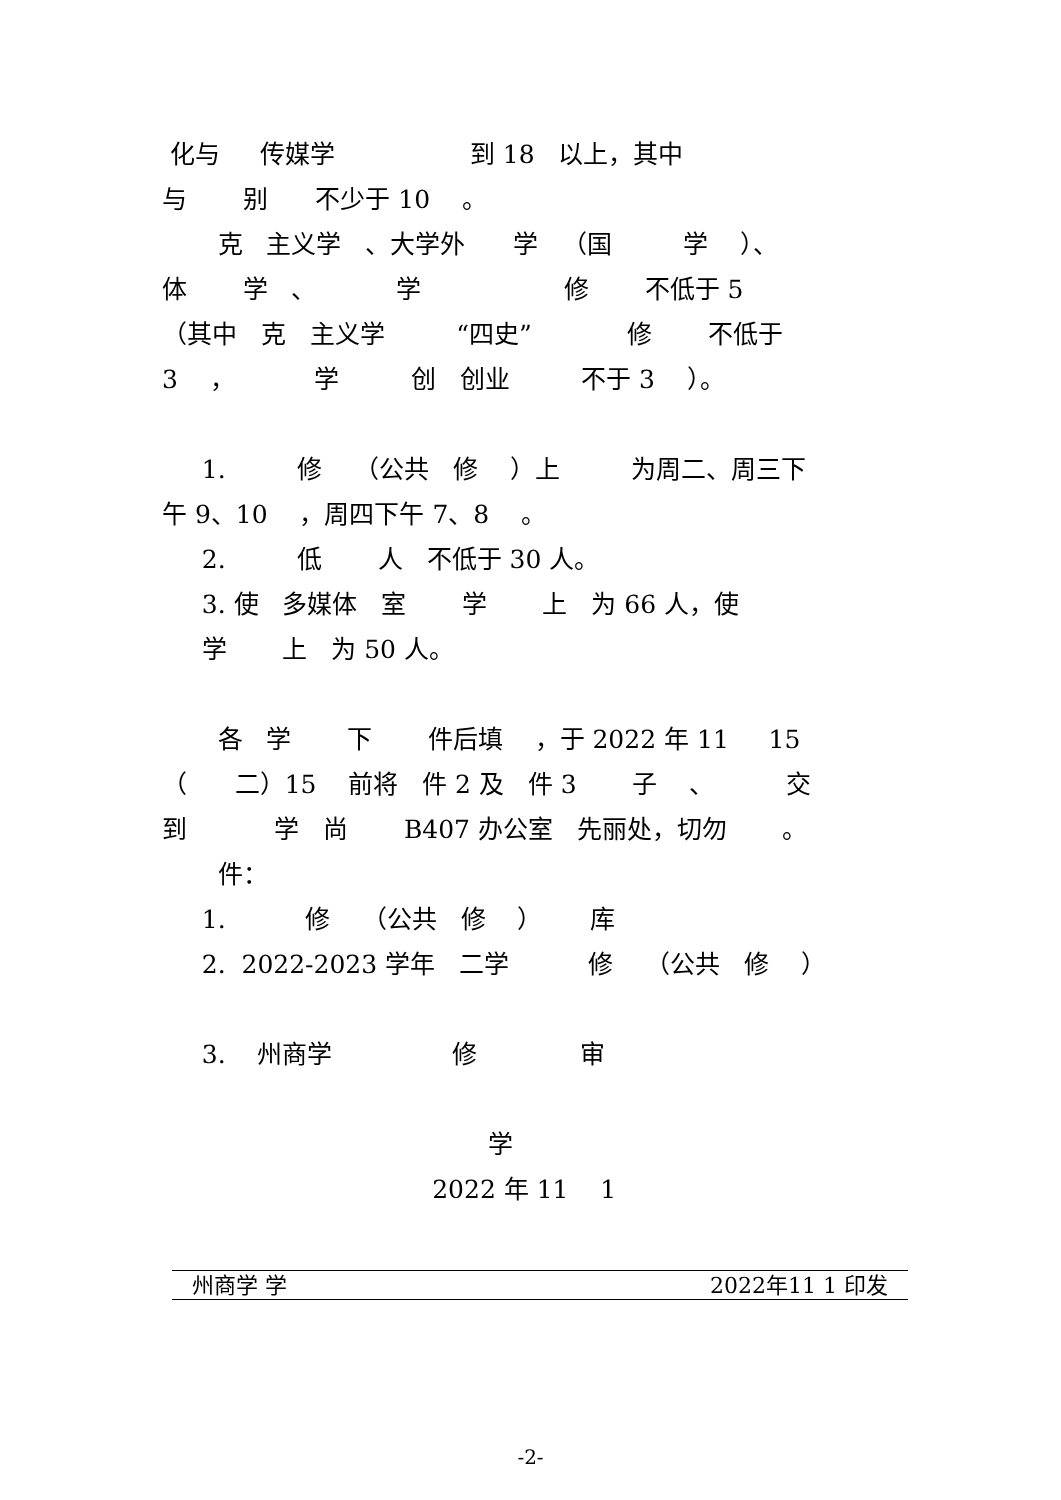化与 传媒学 到 18 以上，其中
与 别 不少于 10 。
克 主义学 、大学外 学 （国 学 ）、
体 学 、 学 修 不低于 5
（其中 克 主义学 “四史” 修 不低于
3 ， 学 创 创业 不于 3 ）。
1. 修 （公共 修 ）上 为周二、周三下
午 9、10 ，周四下午 7、8 。
2. 低 人 不低于 30 人。
3. 使 多媒体 室 学 上 为 66 人，使
学 上 为 50 人。
各 学 下 件后填 ，于 2022 年 11 15
（ 二）15 前将 件 2 及 件 3 子 、 交
到 学 尚 B407 办公室 先丽处，切勿 。
件：
1. 修 （公共 修 ） 库
2. 2022-2023 学年 二学 修 （公共 修 ）
3. 州商学 修 审
学
2022 年 11 1
州商学 学 2022年11 1 印发
-2-